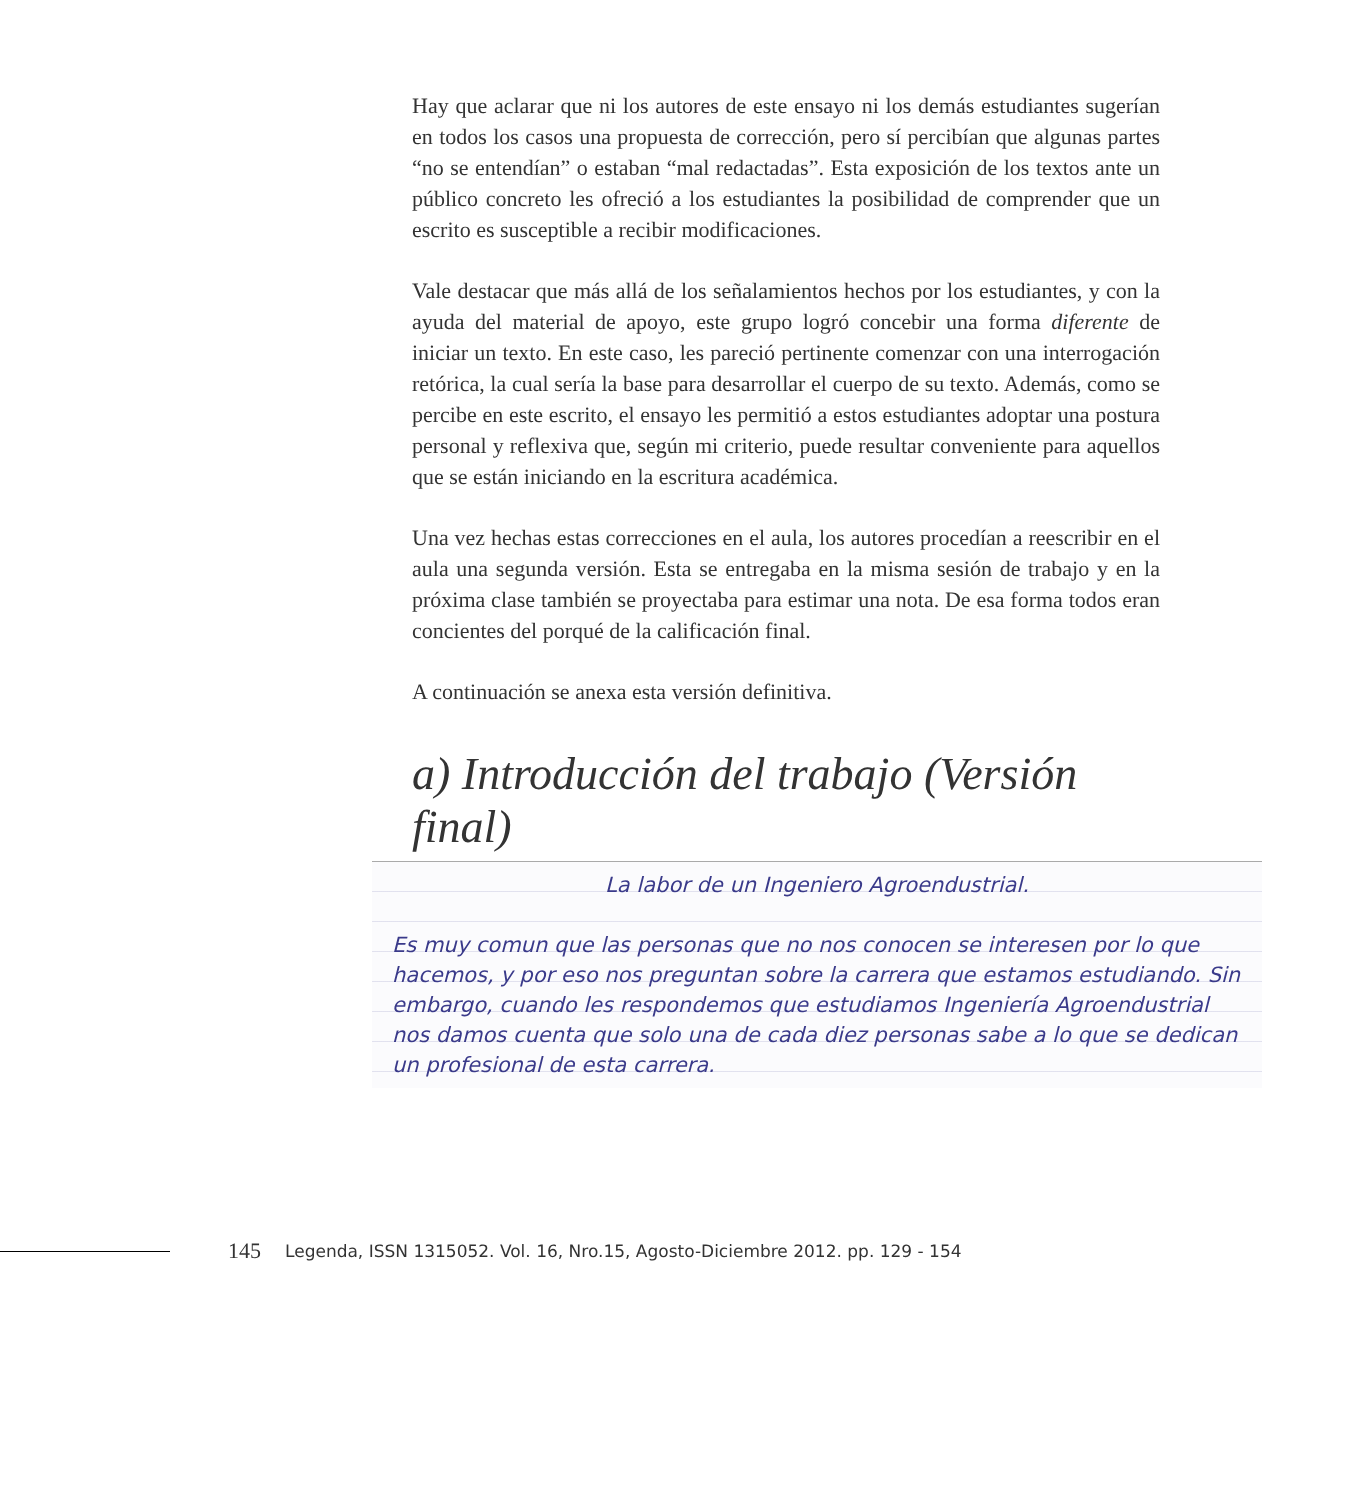Hay que aclarar que ni los autores de este ensayo ni los demás estudiantes sugerían en todos los casos una propuesta de corrección, pero sí percibían que algunas partes “no se entendían” o estaban “mal redactadas”. Esta exposición de los textos ante un público concreto les ofreció a los estudiantes la posibilidad de comprender que un escrito es susceptible a recibir modificaciones.
Vale destacar que más allá de los señalamientos hechos por los estudiantes, y con la ayuda del material de apoyo, este grupo logró concebir una forma diferente de iniciar un texto. En este caso, les pareció pertinente comenzar con una interrogación retórica, la cual sería la base para desarrollar el cuerpo de su texto. Además, como se percibe en este escrito, el ensayo les permitió a estos estudiantes adoptar una postura personal y reflexiva que, según mi criterio, puede resultar conveniente para aquellos que se están iniciando en la escritura académica.
Una vez hechas estas correcciones en el aula, los autores procedían a reescribir en el aula una segunda versión. Esta se entregaba en la misma sesión de trabajo y en la próxima clase también se proyectaba para estimar una nota. De esa forma todos eran concientes del porqué de la calificación final.
A continuación se anexa esta versión definitiva.
a) Introducción del trabajo (Versión final)
La labor de un Ingeniero Agroendustrial.
Es muy comun que las personas que no nos conocen se interesen por lo que hacemos, y por eso nos preguntan sobre la carrera que estamos estudiando. Sin embargo, cuando les respondemos que estudiamos Ingeniería Agroendustrial nos damos cuenta que solo una de cada diez personas sabe a lo que se dedican un profesional de esta carrera.
145 Legenda, ISSN 1315052. Vol. 16, Nro.15, Agosto-Diciembre 2012. pp. 129 - 154